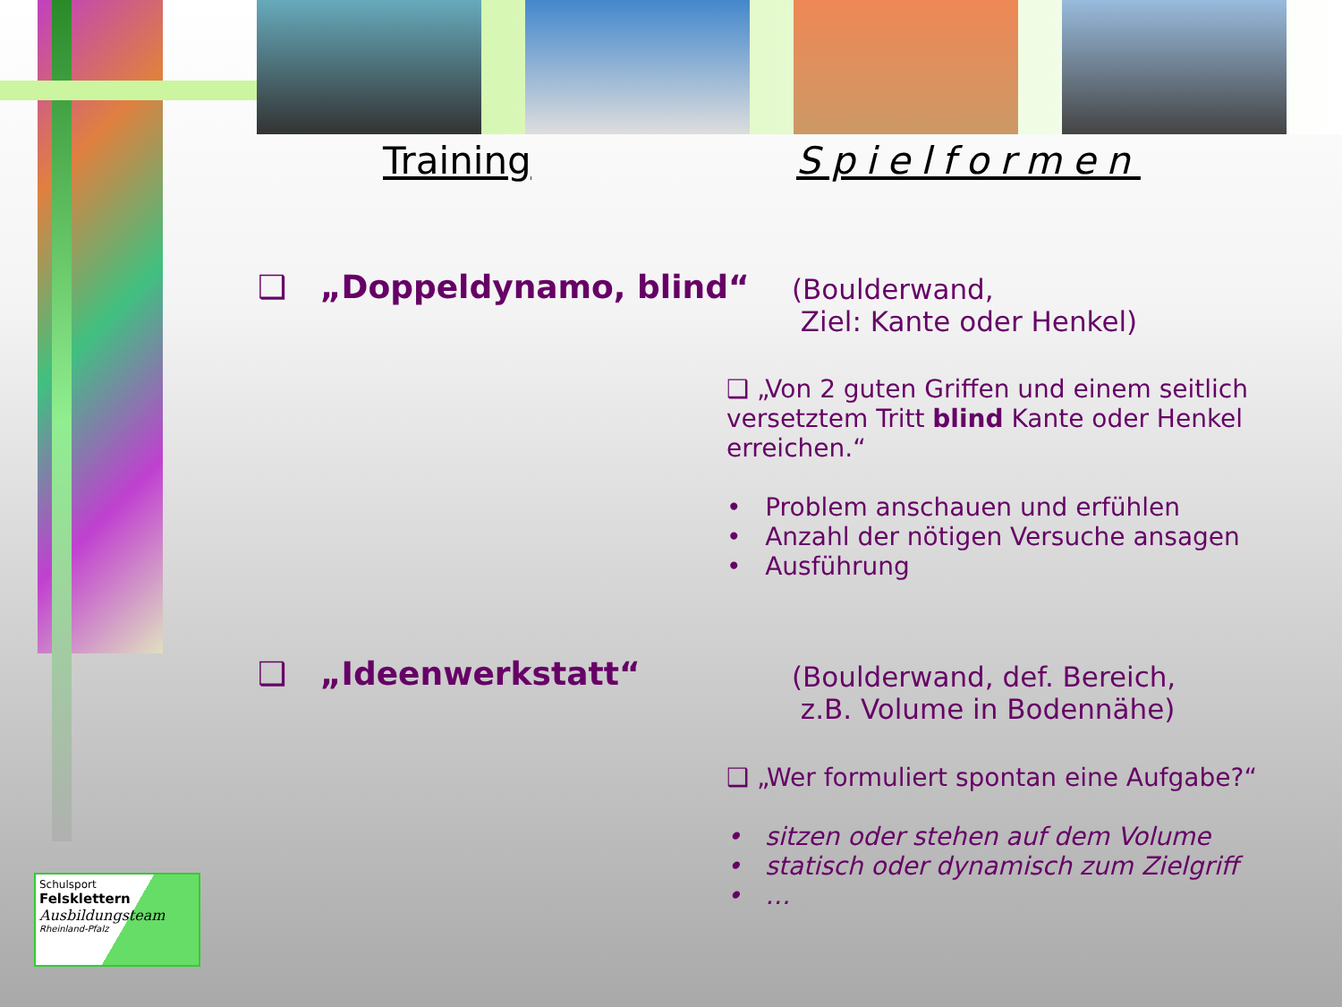Training Spielformen
❑ „Doppeldynamo, blind“
(Boulderwand,
Ziel: Kante oder Henkel)
❑ „Von 2 guten Griffen und einem seitlich versetztem Tritt blind Kante oder Henkel erreichen.“
• Problem anschauen und erfühlen
• Anzahl der nötigen Versuche ansagen
• Ausführung
❑ „Ideenwerkstatt“
(Boulderwand, def. Bereich,
z.B. Volume in Bodennähe)
❑ „Wer formuliert spontan eine Aufgabe?“
• sitzen oder stehen auf dem Volume
• statisch oder dynamisch zum Zielgriff
• …
Schulsport
Felsklettern
Ausbildungsteam
Rheinland-Pfalz